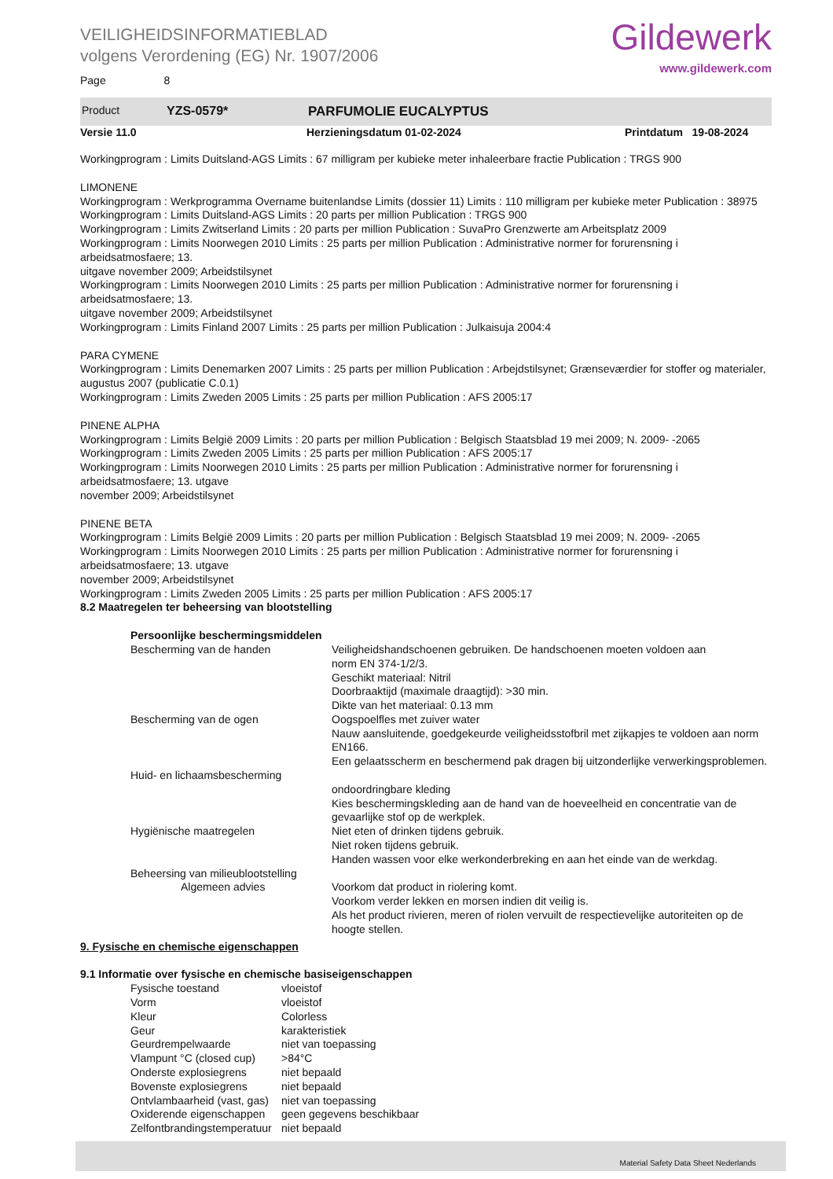Gildewerk
www.gildewerk.com
VEILIGHEIDSINFORMATIEBLAD
volgens Verordening (EG) Nr. 1907/2006
Page 8
Product YZS-0579* PARFUMOLIE EUCALYPTUS
Versie 11.0 Herzieningsdatum 01-02-2024 Printdatum 19-08-2024
Workingprogram : Limits Duitsland-AGS Limits : 67 milligram per kubieke meter inhaleerbare fractie Publication : TRGS 900
LIMONENE
Workingprogram : Werkprogramma Overname buitenlandse Limits (dossier 11) Limits : 110 milligram per kubieke meter Publication : 38975
Workingprogram : Limits Duitsland-AGS Limits : 20 parts per million Publication : TRGS 900
Workingprogram : Limits Zwitserland Limits : 20 parts per million Publication : SuvaPro Grenzwerte am Arbeitsplatz 2009
Workingprogram : Limits Noorwegen 2010 Limits : 25 parts per million Publication : Administrative normer for forurensning i arbeidsatmosfaere; 13.
uitgave november 2009; Arbeidstilsynet
Workingprogram : Limits Noorwegen 2010 Limits : 25 parts per million Publication : Administrative normer for forurensning i arbeidsatmosfaere; 13.
uitgave november 2009; Arbeidstilsynet
Workingprogram : Limits Finland 2007 Limits : 25 parts per million Publication : Julkaisuja 2004:4
PARA CYMENE
Workingprogram : Limits Denemarken 2007 Limits : 25 parts per million Publication : Arbejdstilsynet; Grænseværdier for stoffer og materialer, augustus 2007 (publicatie C.0.1)
Workingprogram : Limits Zweden 2005 Limits : 25 parts per million Publication : AFS 2005:17
PINENE ALPHA
Workingprogram : Limits België 2009 Limits : 20 parts per million Publication : Belgisch Staatsblad 19 mei 2009; N. 2009- -2065
Workingprogram : Limits Zweden 2005 Limits : 25 parts per million Publication : AFS 2005:17
Workingprogram : Limits Noorwegen 2010 Limits : 25 parts per million Publication : Administrative normer for forurensning i arbeidsatmosfaere; 13. utgave
november 2009; Arbeidstilsynet
PINENE BETA
Workingprogram : Limits België 2009 Limits : 20 parts per million Publication : Belgisch Staatsblad 19 mei 2009; N. 2009- -2065
Workingprogram : Limits Noorwegen 2010 Limits : 25 parts per million Publication : Administrative normer for forurensning i arbeidsatmosfaere; 13. utgave
november 2009; Arbeidstilsynet
Workingprogram : Limits Zweden 2005 Limits : 25 parts per million Publication : AFS 2005:17
8.2 Maatregelen ter beheersing van blootstelling
| Persoonlijke beschermingsmiddelen | |
| Bescherming van de handen | Veiligheidshandschoenen gebruiken. De handschoenen moeten voldoen aan norm EN 374-1/2/3. Geschikt materiaal: Nitril Doorbraaktijd (maximale draagtijd): >30 min. Dikte van het materiaal: 0.13 mm |
| Bescherming van de ogen | Oogspoelfles met zuiver water Nauw aansluitende, goedgekeurde veiligheidsstofbril met zijkapjes te voldoen aan norm EN166. Een gelaatsscherm en beschermend pak dragen bij uitzonderlijke verwerkingsproblemen. |
| Huid- en lichaamsbescherming | |
| | ondoordringbare kleding Kies beschermingskleding aan de hand van de hoeveelheid en concentratie van de gevaarlijke stof op de werkplek. |
| Hygiënische maatregelen | Niet eten of drinken tijdens gebruik. Niet roken tijdens gebruik. Handen wassen voor elke werkonderbreking en aan het einde van de werkdag. |
| Beheersing van milieublootstelling | |
| Algemeen advies | Voorkom dat product in riolering komt. Voorkom verder lekken en morsen indien dit veilig is. Als het product rivieren, meren of riolen vervuilt de respectievelijke autoriteiten op de hoogte stellen. |
9. Fysische en chemische eigenschappen
9.1 Informatie over fysische en chemische basiseigenschappen
| Fysische toestand | vloeistof |
| Vorm | vloeistof |
| Kleur | Colorless |
| Geur | karakteristiek |
| Geurdrempelwaarde | niet van toepassing |
| Vlampunt °C (closed cup) | >84°C |
| Onderste explosiegrens | niet bepaald |
| Bovenste explosiegrens | niet bepaald |
| Ontvlambaarheid (vast, gas) | niet van toepassing |
| Oxiderende eigenschappen | geen gegevens beschikbaar |
| Zelfontbrandingstemperatuur | niet bepaald |
Material Safety Data Sheet Nederlands